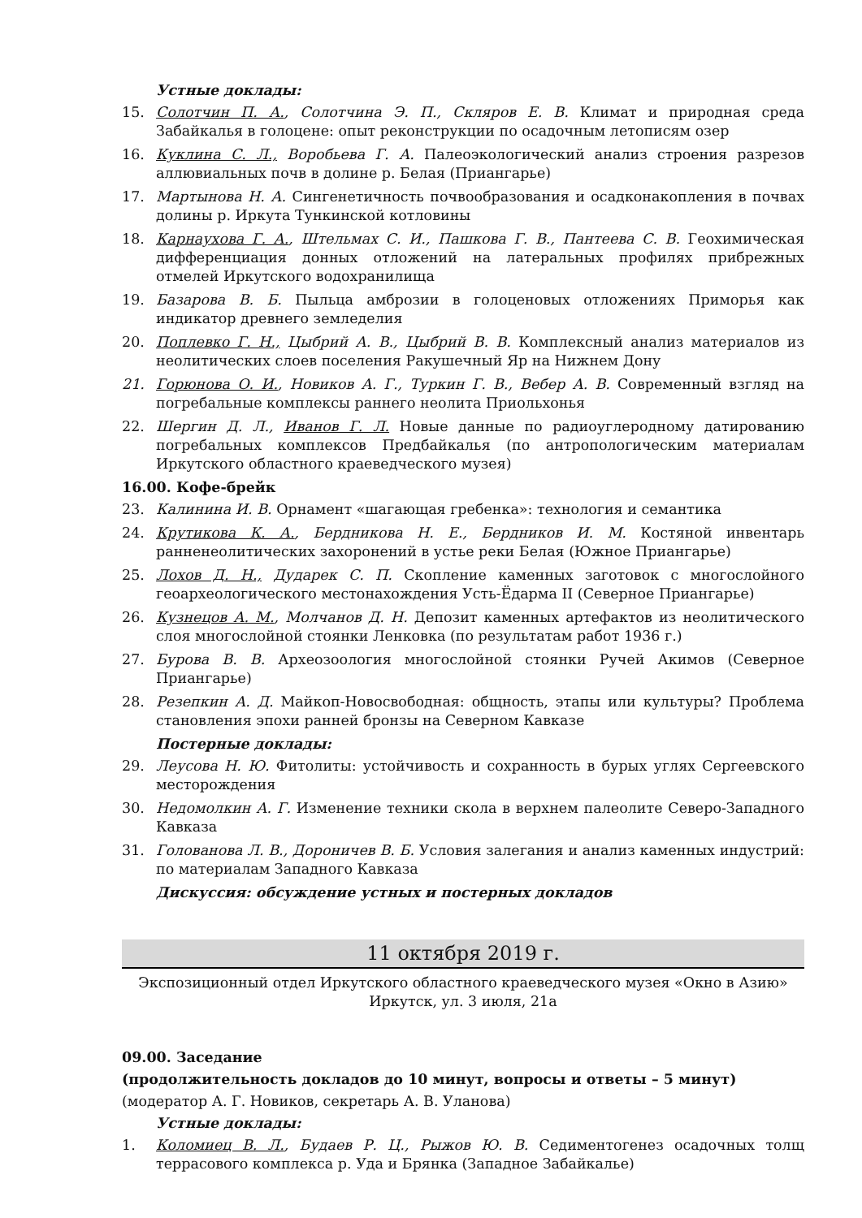Устные доклады:
15. Солотчин П. А., Солотчина Э. П., Скляров Е. В. Климат и природная среда Забайкалья в голоцене: опыт реконструкции по осадочным летописям озер
16. Куклина С. Л., Воробьева Г. А. Палеоэкологический анализ строения разрезов аллювиальных почв в долине р. Белая (Приангарье)
17. Мартынова Н. А. Сингенетичность почвообразования и осадконакопления в почвах долины р. Иркута Тункинской котловины
18. Карнаухова Г. А., Штельмах С. И., Пашкова Г. В., Пантеева С. В. Геохимическая дифференциация донных отложений на латеральных профилях прибрежных отмелей Иркутского водохранилища
19. Базарова В. Б. Пыльца амброзии в голоценовых отложениях Приморья как индикатор древнего земледелия
20. Поплевко Г. Н., Цыбрий А. В., Цыбрий В. В. Комплексный анализ материалов из неолитических слоев поселения Ракушечный Яр на Нижнем Дону
21. Горюнова О. И., Новиков А. Г., Туркин Г. В., Вебер А. В. Современный взгляд на погребальные комплексы раннего неолита Приольхонья
22. Шергин Д. Л., Иванов Г. Л. Новые данные по радиоуглеродному датированию погребальных комплексов Предбайкалья (по антропологическим материалам Иркутского областного краеведческого музея)
16.00. Кофе-брейк
23. Калинина И. В. Орнамент «шагающая гребенка»: технология и семантика
24. Крутикова К. А., Бердникова Н. Е., Бердников И. М. Костяной инвентарь ранненеолитических захоронений в устье реки Белая (Южное Приангарье)
25. Лохов Д. Н., Дударек С. П. Скопление каменных заготовок с многослойного геоархеологического местонахождения Усть-Ёдарма II (Северное Приангарье)
26. Кузнецов А. М., Молчанов Д. Н. Депозит каменных артефактов из неолитического слоя многослойной стоянки Ленковка (по результатам работ 1936 г.)
27. Бурова В. В. Археозоология многослойной стоянки Ручей Акимов (Северное Приангарье)
28. Резепкин А. Д. Майкоп-Новосвободная: общность, этапы или культуры? Проблема становления эпохи ранней бронзы на Северном Кавказе
Постерные доклады:
29. Леусова Н. Ю. Фитолиты: устойчивость и сохранность в бурых углях Сергеевского месторождения
30. Недомолкин А. Г. Изменение техники скола в верхнем палеолите Северо-Западного Кавказа
31. Голованова Л. В., Дороничев В. Б. Условия залегания и анализ каменных индустрий: по материалам Западного Кавказа
Дискуссия: обсуждение устных и постерных докладов
11 октября 2019 г.
Экспозиционный отдел Иркутского областного краеведческого музея «Окно в Азию»
Иркутск, ул. 3 июля, 21а
09.00. Заседание
(продолжительность докладов до 10 минут, вопросы и ответы – 5 минут)
(модератор А. Г. Новиков, секретарь А. В. Уланова)
Устные доклады:
1. Коломиец В. Л., Будаев Р. Ц., Рыжов Ю. В. Седиментогенез осадочных толщ террасового комплекса р. Уда и Брянка (Западное Забайкалье)